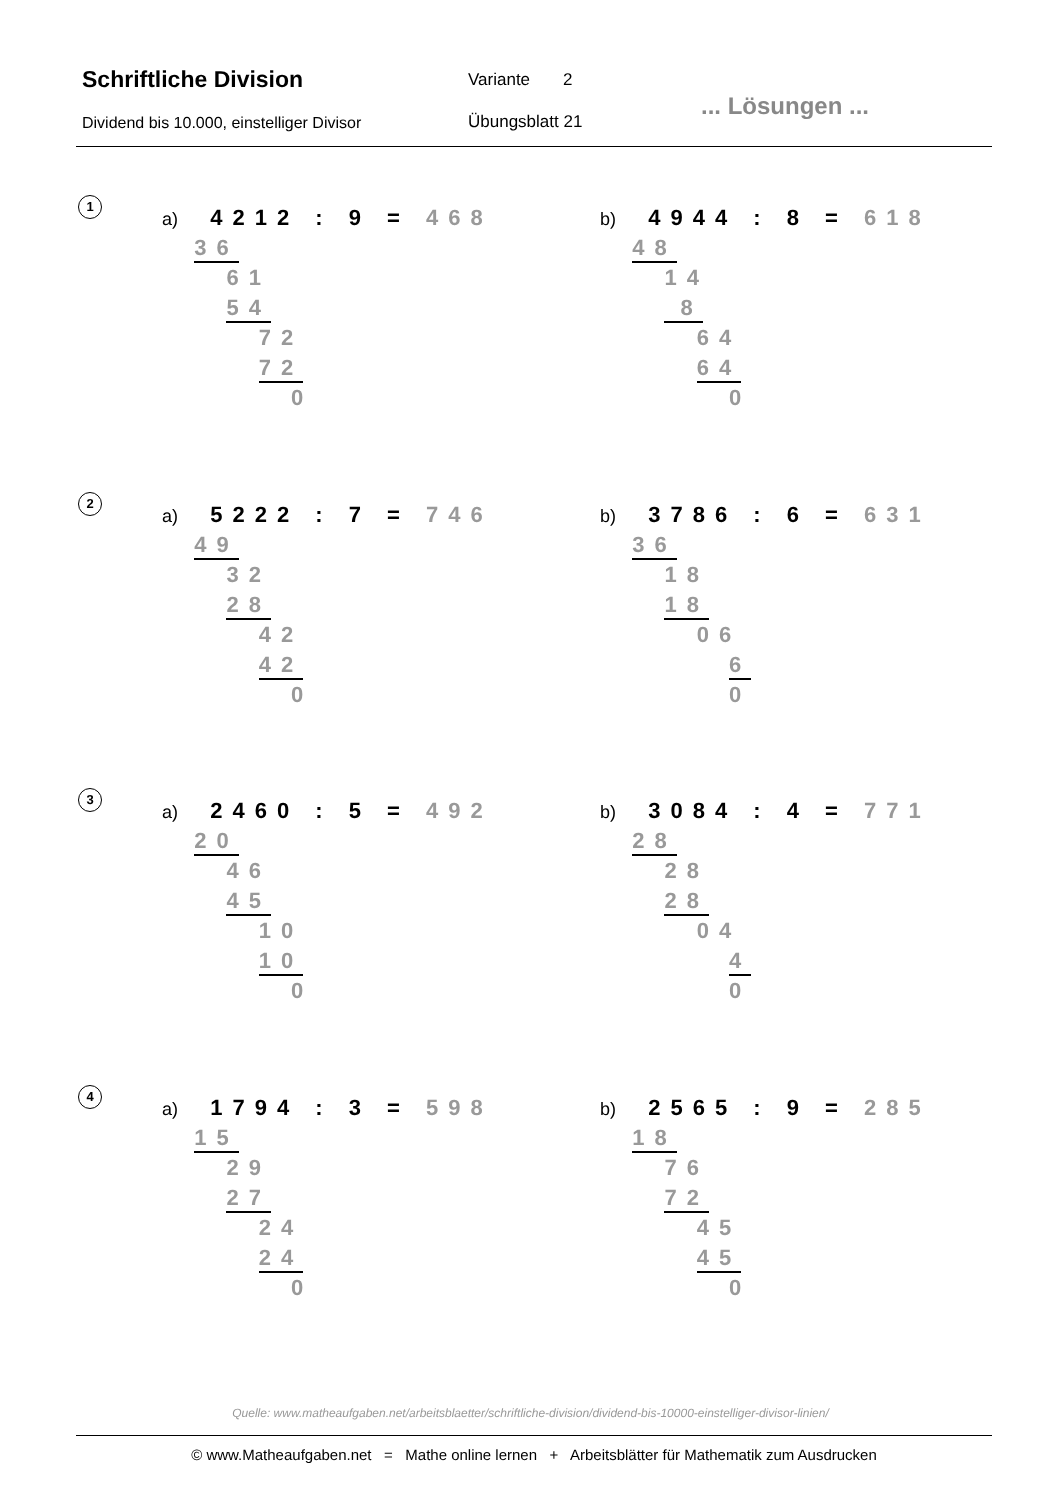Schriftliche Division Variante 2
Dividend bis 10.000, einstelliger Divisor
Übungsblatt 21
... Lösungen ...
1
a) 4212 : 9 = 468
36
61
54
72
72
0
b) 4944 : 8 = 618
48
14
8
64
64
0
2
a) 5222 : 7 = 746
49
32
28
42
42
0
b) 3786 : 6 = 631
36
18
18
06
6
0
3
a) 2460 : 5 = 492
20
46
45
10
10
0
b) 3084 : 4 = 771
28
28
28
04
4
0
4
a) 1794 : 3 = 598
15
29
27
24
24
0
b) 2565 : 9 = 285
18
76
72
45
45
0
Quelle: www.matheaufgaben.net/arbeitsblaetter/schriftliche-division/dividend-bis-10000-einstelliger-divisor-linien/
© www.Matheaufgaben.net = Mathe online lernen + Arbeitsblätter für Mathematik zum Ausdrucken